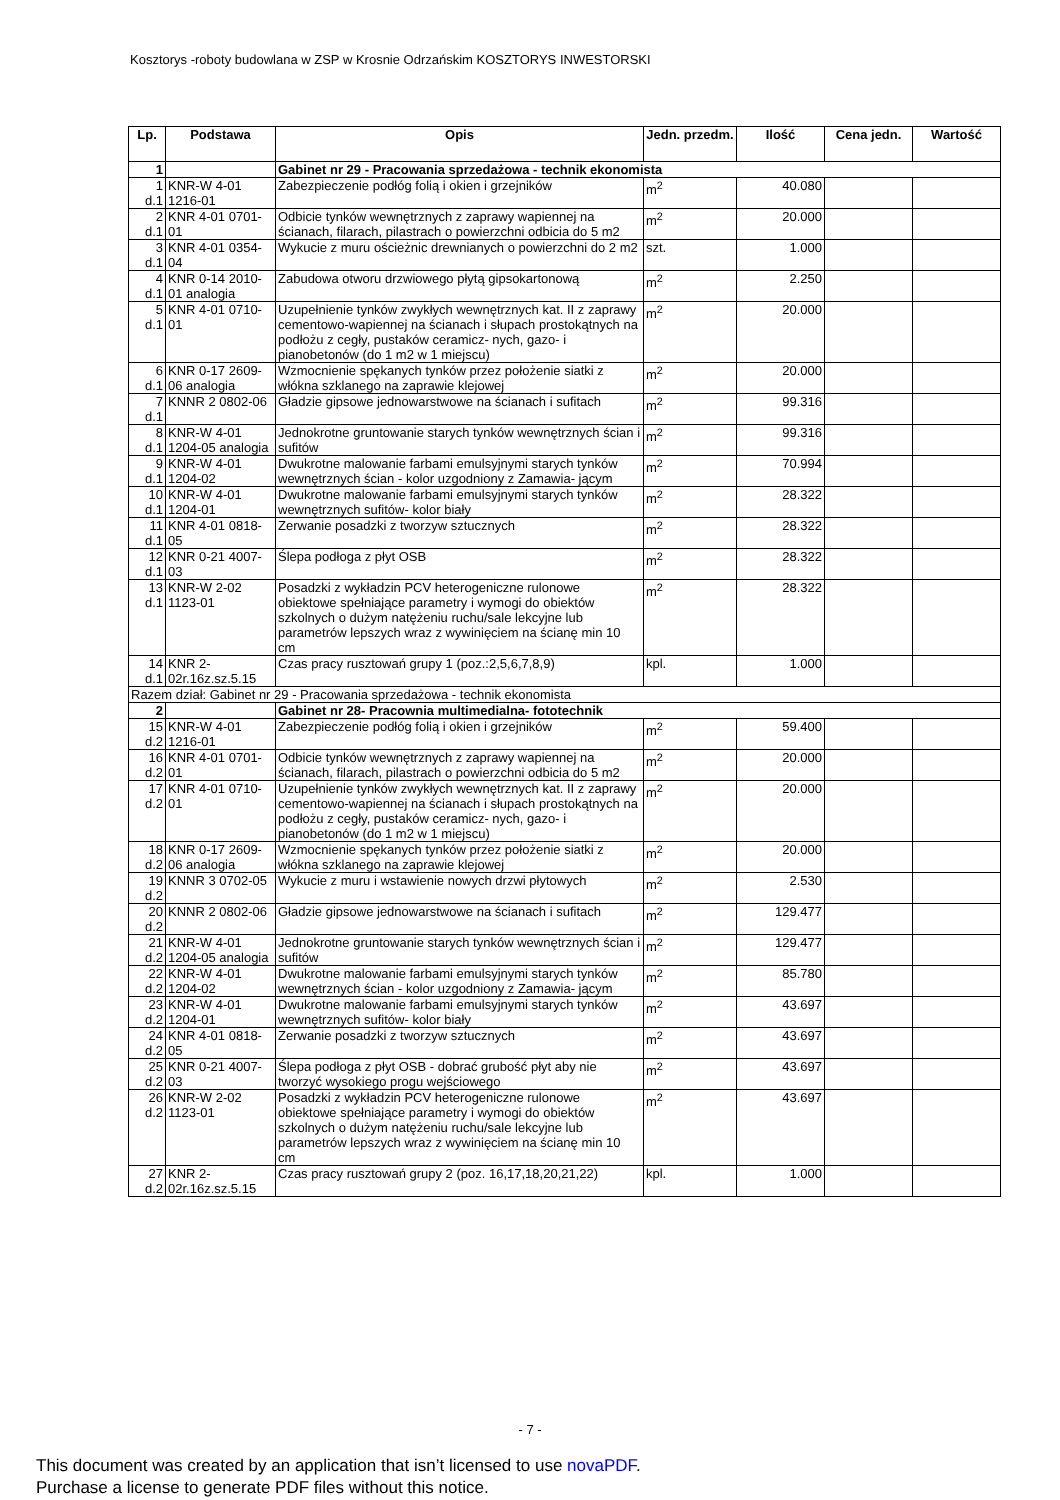Kosztorys -roboty budowlana w ZSP w Krosnie Odrzańskim KOSZTORYS INWESTORSKI
| Lp. | Podstawa | Opis | Jedn. przedm. | Ilość | Cena jedn. | Wartość |
| --- | --- | --- | --- | --- | --- | --- |
| 1 | | Gabinet nr 29 - Pracowania sprzedażowa - technik ekonomista | | | | |
| 1 d.1 | KNR-W 4-01 1216-01 | Zabezpieczenie podłóg folią i okien i grzejników | m<sup>2</sup> | 40.080 | | |
| 2 d.1 | KNR 4-01 0701-01 | Odbicie tynków wewnętrznych z zaprawy wapiennej na ścianach, filarach, pilastrach o powierzchni odbicia do 5 m2 | m<sup>2</sup> | 20.000 | | |
| 3 d.1 | KNR 4-01 0354-04 | Wykucie z muru ościeżnic drewnianych o powierzchni do 2 m2 | szt. | 1.000 | | |
| 4 d.1 | KNR 0-14 2010-01 analogia | Zabudowa otworu drzwiowego płytą gipsokartonową | m<sup>2</sup> | 2.250 | | |
| 5 d.1 | KNR 4-01 0710-01 | Uzupełnienie tynków zwykłych wewnętrznych kat. II z zaprawy cementowo-wapiennej na ścianach i słupach prostokątnych na podłożu z cegły, pustaków ceramicz- nych, gazo- i pianobetonów (do 1 m2 w 1 miejscu) | m<sup>2</sup> | 20.000 | | |
| 6 d.1 | KNR 0-17 2609-06 analogia | Wzmocnienie spękanych tynków przez położenie siatki z włókna szklanego na zaprawie klejowej | m<sup>2</sup> | 20.000 | | |
| 7 d.1 | KNNR 2 0802-06 | Gładzie gipsowe jednowarstwowe na ścianach i sufitach | m<sup>2</sup> | 99.316 | | |
| 8 d.1 | KNR-W 4-01 1204-05 analogia | Jednokrotne gruntowanie starych tynków wewnętrznych ścian i sufitów | m<sup>2</sup> | 99.316 | | |
| 9 d.1 | KNR-W 4-01 1204-02 | Dwukrotne malowanie farbami emulsyjnymi starych tynków wewnętrznych ścian - kolor uzgodniony z Zamawia- jącym | m<sup>2</sup> | 70.994 | | |
| 10 d.1 | KNR-W 4-01 1204-01 | Dwukrotne malowanie farbami emulsyjnymi starych tynków wewnętrznych sufitów- kolor biały | m<sup>2</sup> | 28.322 | | |
| 11 d.1 | KNR 4-01 0818-05 | Zerwanie posadzki z tworzyw sztucznych | m<sup>2</sup> | 28.322 | | |
| 12 d.1 | KNR 0-21 4007-03 | Ślepa podłoga z płyt OSB | m<sup>2</sup> | 28.322 | | |
| 13 d.1 | KNR-W 2-02 1123-01 | Posadzki z wykładzin PCV heterogeniczne rulonowe obiektowe spełniające parametry i wymogi do obiektów szkolnych o dużym natężeniu ruchu/sale lekcyjne lub parametrów lepszych wraz z wywinięciem na ścianę min 10 cm | m<sup>2</sup> | 28.322 | | |
| 14 d.1 | KNR 2-02r.16z.sz.5.15 | Czas pracy rusztowań grupy 1 (poz.:2,5,6,7,8,9) | kpl. | 1.000 | | |
| Razem dział: Gabinet nr 29 - Pracowania sprzedażowa - technik ekonomista | | | | | | |
| 2 | | Gabinet nr 28- Pracownia multimedialna- fototechnik | | | | |
| 15 d.2 | KNR-W 4-01 1216-01 | Zabezpieczenie podłóg folią i okien i grzejników | m<sup>2</sup> | 59.400 | | |
| 16 d.2 | KNR 4-01 0701-01 | Odbicie tynków wewnętrznych z zaprawy wapiennej na ścianach, filarach, pilastrach o powierzchni odbicia do 5 m2 | m<sup>2</sup> | 20.000 | | |
| 17 d.2 | KNR 4-01 0710-01 | Uzupełnienie tynków zwykłych wewnętrznych kat. II z zaprawy cementowo-wapiennej na ścianach i słupach prostokątnych na podłożu z cegły, pustaków ceramicz- nych, gazo- i pianobetonów (do 1 m2 w 1 miejscu) | m<sup>2</sup> | 20.000 | | |
| 18 d.2 | KNR 0-17 2609-06 analogia | Wzmocnienie spękanych tynków przez położenie siatki z włókna szklanego na zaprawie klejowej | m<sup>2</sup> | 20.000 | | |
| 19 d.2 | KNNR 3 0702-05 | Wykucie z muru i wstawienie nowych drzwi płytowych | m<sup>2</sup> | 2.530 | | |
| 20 d.2 | KNNR 2 0802-06 | Gładzie gipsowe jednowarstwowe na ścianach i sufitach | m<sup>2</sup> | 129.477 | | |
| 21 d.2 | KNR-W 4-01 1204-05 analogia | Jednokrotne gruntowanie starych tynków wewnętrznych ścian i sufitów | m<sup>2</sup> | 129.477 | | |
| 22 d.2 | KNR-W 4-01 1204-02 | Dwukrotne malowanie farbami emulsyjnymi starych tynków wewnętrznych ścian - kolor uzgodniony z Zamawia- jącym | m<sup>2</sup> | 85.780 | | |
| 23 d.2 | KNR-W 4-01 1204-01 | Dwukrotne malowanie farbami emulsyjnymi starych tynków wewnętrznych sufitów- kolor biały | m<sup>2</sup> | 43.697 | | |
| 24 d.2 | KNR 4-01 0818-05 | Zerwanie posadzki z tworzyw sztucznych | m<sup>2</sup> | 43.697 | | |
| 25 d.2 | KNR 0-21 4007-03 | Ślepa podłoga z płyt OSB - dobrać grubość płyt aby nie tworzyć wysokiego progu wejściowego | m<sup>2</sup> | 43.697 | | |
| 26 d.2 | KNR-W 2-02 1123-01 | Posadzki z wykładzin PCV heterogeniczne rulonowe obiektowe spełniające parametry i wymogi do obiektów szkolnych o dużym natężeniu ruchu/sale lekcyjne lub parametrów lepszych wraz z wywinięciem na ścianę min 10 cm | m<sup>2</sup> | 43.697 | | |
| 27 d.2 | KNR 2-02r.16z.sz.5.15 | Czas pracy rusztowań grupy 2 (poz. 16,17,18,20,21,22) | kpl. | 1.000 | | |
- 7 -
This document was created by an application that isn’t licensed to use novaPDF.
Purchase a license to generate PDF files without this notice.